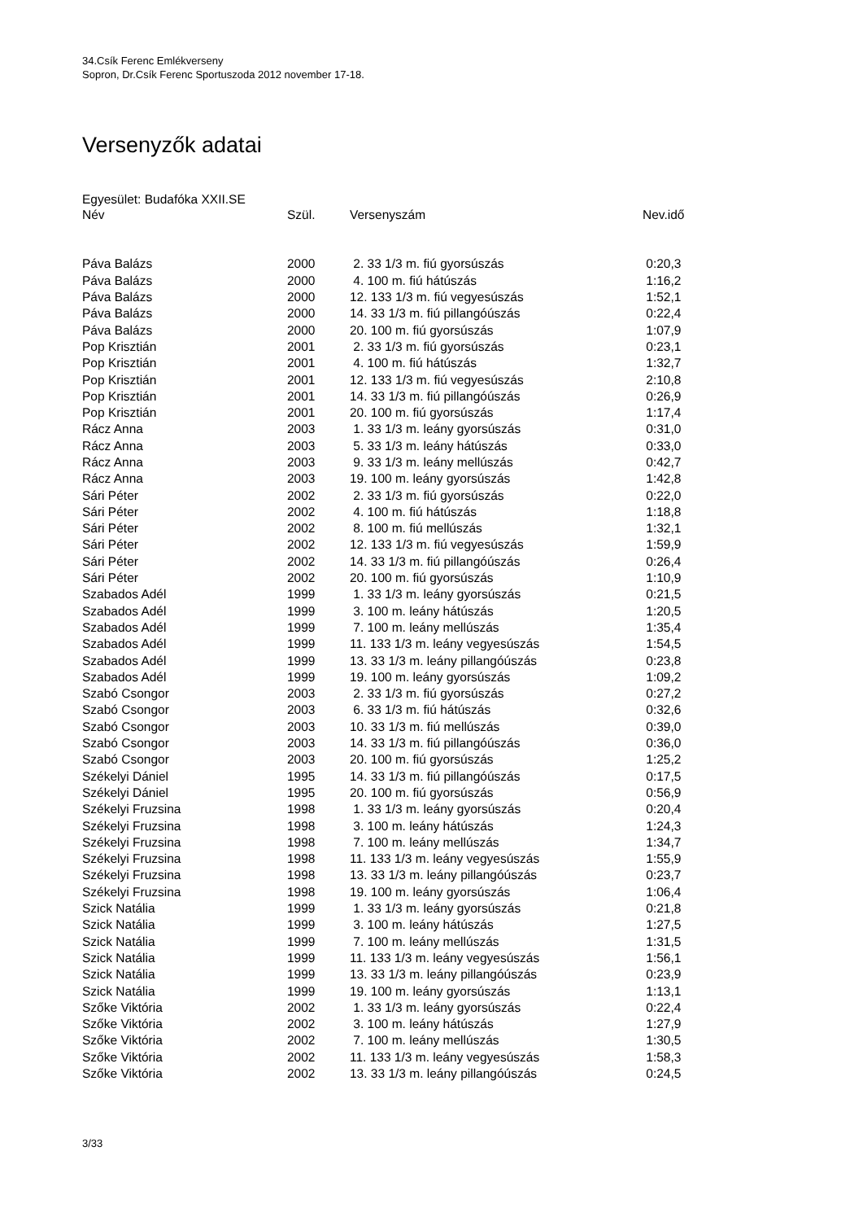34.Csík Ferenc Emlékverseny
Sopron, Dr.Csík Ferenc Sportuszoda 2012 november 17-18.
Versenyzők adatai
Egyesület: Budafóka XXII.SE
| Név | Szül. | Versenyszám | Nev.idő |
| --- | --- | --- | --- |
| Páva Balázs | 2000 | 2. 33 1/3 m. fiú gyorsúszás | 0:20,3 |
| Páva Balázs | 2000 | 4. 100 m. fiú hátúszás | 1:16,2 |
| Páva Balázs | 2000 | 12. 133 1/3 m. fiú vegyesúszás | 1:52,1 |
| Páva Balázs | 2000 | 14. 33 1/3 m. fiú pillangóúszás | 0:22,4 |
| Páva Balázs | 2000 | 20. 100 m. fiú gyorsúszás | 1:07,9 |
| Pop Krisztián | 2001 | 2. 33 1/3 m. fiú gyorsúszás | 0:23,1 |
| Pop Krisztián | 2001 | 4. 100 m. fiú hátúszás | 1:32,7 |
| Pop Krisztián | 2001 | 12. 133 1/3 m. fiú vegyesúszás | 2:10,8 |
| Pop Krisztián | 2001 | 14. 33 1/3 m. fiú pillangóúszás | 0:26,9 |
| Pop Krisztián | 2001 | 20. 100 m. fiú gyorsúszás | 1:17,4 |
| Rácz Anna | 2003 | 1. 33 1/3 m. leány gyorsúszás | 0:31,0 |
| Rácz Anna | 2003 | 5. 33 1/3 m. leány hátúszás | 0:33,0 |
| Rácz Anna | 2003 | 9. 33 1/3 m. leány mellúszás | 0:42,7 |
| Rácz Anna | 2003 | 19. 100 m. leány gyorsúszás | 1:42,8 |
| Sári Péter | 2002 | 2. 33 1/3 m. fiú gyorsúszás | 0:22,0 |
| Sári Péter | 2002 | 4. 100 m. fiú hátúszás | 1:18,8 |
| Sári Péter | 2002 | 8. 100 m. fiú mellúszás | 1:32,1 |
| Sári Péter | 2002 | 12. 133 1/3 m. fiú vegyesúszás | 1:59,9 |
| Sári Péter | 2002 | 14. 33 1/3 m. fiú pillangóúszás | 0:26,4 |
| Sári Péter | 2002 | 20. 100 m. fiú gyorsúszás | 1:10,9 |
| Szabados Adél | 1999 | 1. 33 1/3 m. leány gyorsúszás | 0:21,5 |
| Szabados Adél | 1999 | 3. 100 m. leány hátúszás | 1:20,5 |
| Szabados Adél | 1999 | 7. 100 m. leány mellúszás | 1:35,4 |
| Szabados Adél | 1999 | 11. 133 1/3 m. leány vegyesúszás | 1:54,5 |
| Szabados Adél | 1999 | 13. 33 1/3 m. leány pillangóúszás | 0:23,8 |
| Szabados Adél | 1999 | 19. 100 m. leány gyorsúszás | 1:09,2 |
| Szabó Csongor | 2003 | 2. 33 1/3 m. fiú gyorsúszás | 0:27,2 |
| Szabó Csongor | 2003 | 6. 33 1/3 m. fiú hátúszás | 0:32,6 |
| Szabó Csongor | 2003 | 10. 33 1/3 m. fiú mellúszás | 0:39,0 |
| Szabó Csongor | 2003 | 14. 33 1/3 m. fiú pillangóúszás | 0:36,0 |
| Szabó Csongor | 2003 | 20. 100 m. fiú gyorsúszás | 1:25,2 |
| Székelyi Dániel | 1995 | 14. 33 1/3 m. fiú pillangóúszás | 0:17,5 |
| Székelyi Dániel | 1995 | 20. 100 m. fiú gyorsúszás | 0:56,9 |
| Székelyi Fruzsina | 1998 | 1. 33 1/3 m. leány gyorsúszás | 0:20,4 |
| Székelyi Fruzsina | 1998 | 3. 100 m. leány hátúszás | 1:24,3 |
| Székelyi Fruzsina | 1998 | 7. 100 m. leány mellúszás | 1:34,7 |
| Székelyi Fruzsina | 1998 | 11. 133 1/3 m. leány vegyesúszás | 1:55,9 |
| Székelyi Fruzsina | 1998 | 13. 33 1/3 m. leány pillangóúszás | 0:23,7 |
| Székelyi Fruzsina | 1998 | 19. 100 m. leány gyorsúszás | 1:06,4 |
| Szick Natália | 1999 | 1. 33 1/3 m. leány gyorsúszás | 0:21,8 |
| Szick Natália | 1999 | 3. 100 m. leány hátúszás | 1:27,5 |
| Szick Natália | 1999 | 7. 100 m. leány mellúszás | 1:31,5 |
| Szick Natália | 1999 | 11. 133 1/3 m. leány vegyesúszás | 1:56,1 |
| Szick Natália | 1999 | 13. 33 1/3 m. leány pillangóúszás | 0:23,9 |
| Szick Natália | 1999 | 19. 100 m. leány gyorsúszás | 1:13,1 |
| Szőke Viktória | 2002 | 1. 33 1/3 m. leány gyorsúszás | 0:22,4 |
| Szőke Viktória | 2002 | 3. 100 m. leány hátúszás | 1:27,9 |
| Szőke Viktória | 2002 | 7. 100 m. leány mellúszás | 1:30,5 |
| Szőke Viktória | 2002 | 11. 133 1/3 m. leány vegyesúszás | 1:58,3 |
| Szőke Viktória | 2002 | 13. 33 1/3 m. leány pillangóúszás | 0:24,5 |
3/33